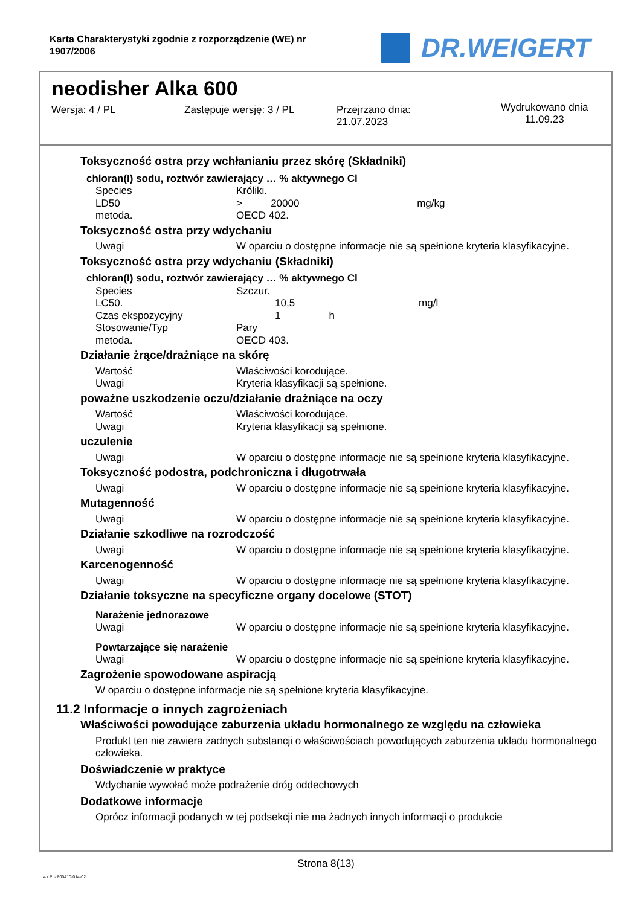Karta Charakterystyki zgodnie z rozporządzenie (WE) nr 1907/2006
DR.WEIGERT
neodisher Alka 600
Wersja: 4 / PL Zastępuje wersję: 3 / PL Przejrzano dnia:
21.07.2023
Wydrukowano dnia
11.09.23
Toksyczność ostra przy wchłanianiu przez skórę (Składniki)
chloran(I) sodu, roztwór zawierający … % aktywnego Cl
| Species | Króliki. |
| LD50 | > 20000 mg/kg |
| metoda. | OECD 402. |
Toksyczność ostra przy wdychaniu
| Uwagi | W oparciu o dostępne informacje nie są spełnione kryteria klasyfikacyjne. |
Toksyczność ostra przy wdychaniu (Składniki)
chloran(I) sodu, roztwór zawierający … % aktywnego Cl
| Species | Szczur. |
| LC50. | 10,5 mg/l |
| Czas ekspozycyjny | 1 h |
| Stosowanie/Typ | Pary |
| metoda. | OECD 403. |
Działanie żrące/drażniące na skórę
| Wartość | Właściwości korodujące. |
| Uwagi | Kryteria klasyfikacji są spełnione. |
poważne uszkodzenie oczu/działanie drażniące na oczy
| Wartość | Właściwości korodujące. |
| Uwagi | Kryteria klasyfikacji są spełnione. |
uczulenie
| Uwagi | W oparciu o dostępne informacje nie są spełnione kryteria klasyfikacyjne. |
Toksyczność podostra, podchroniczna i długotrwała
| Uwagi | W oparciu o dostępne informacje nie są spełnione kryteria klasyfikacyjne. |
Mutagenność
| Uwagi | W oparciu o dostępne informacje nie są spełnione kryteria klasyfikacyjne. |
Działanie szkodliwe na rozrodczość
| Uwagi | W oparciu o dostępne informacje nie są spełnione kryteria klasyfikacyjne. |
Karcenogenność
| Uwagi | W oparciu o dostępne informacje nie są spełnione kryteria klasyfikacyjne. |
Działanie toksyczne na specyficzne organy docelowe (STOT)
Narażenie jednorazowe
| Uwagi | W oparciu o dostępne informacje nie są spełnione kryteria klasyfikacyjne. |
Powtarzające się narażenie
| Uwagi | W oparciu o dostępne informacje nie są spełnione kryteria klasyfikacyjne. |
Zagrożenie spowodowane aspiracją
W oparciu o dostępne informacje nie są spełnione kryteria klasyfikacyjne.
11.2 Informacje o innych zagrożeniach
Właściwości powodujące zaburzenia układu hormonalnego ze względu na człowieka
Produkt ten nie zawiera żadnych substancji o właściwościach powodujących zaburzenia układu hormonalnego człowieka.
Doświadczenie w praktyce
Wdychanie wywołać może podrażenie dróg oddechowych
Dodatkowe informacje
Oprócz informacji podanych w tej podsekcji nie ma żadnych innych informacji o produkcie
Strona 8(13)
4 / PL- 800410-014-02